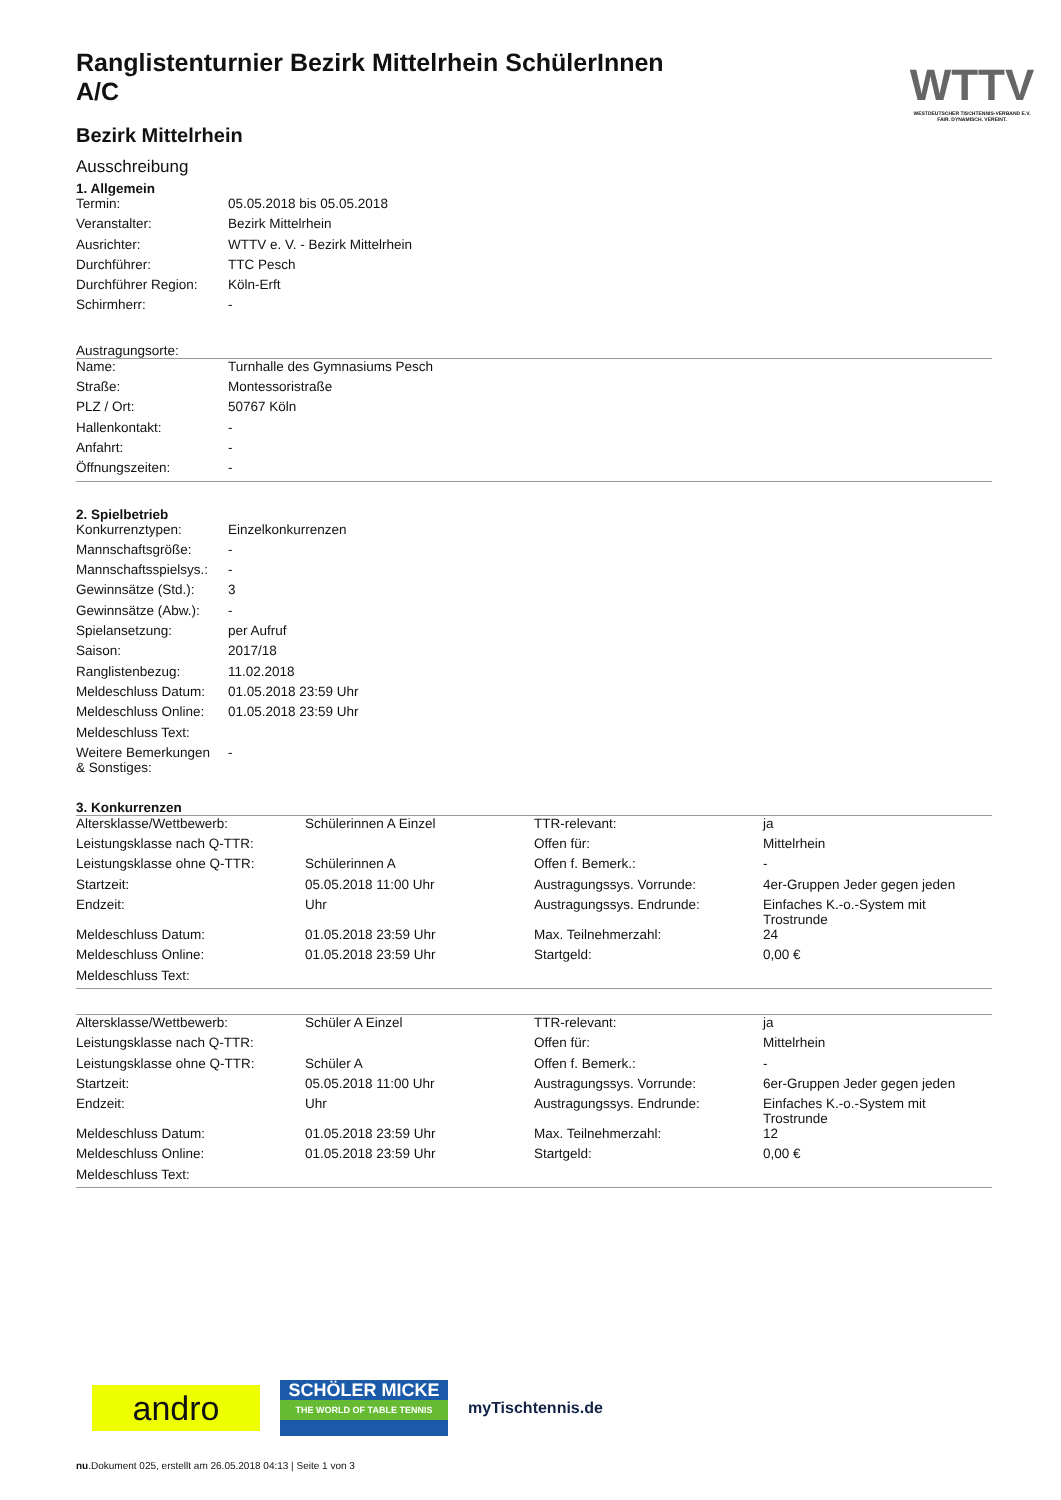WTTV
WESTDEUTSCHER TISCHTENNIS-VERBAND E.V.
FAIR. DYNAMISCH. VEREINT.
Ranglistenturnier Bezirk Mittelrhein SchülerInnen A/C
Bezirk Mittelrhein
Ausschreibung
1. Allgemein
| Termin: | 05.05.2018 bis 05.05.2018 |
| Veranstalter: | Bezirk Mittelrhein |
| Ausrichter: | WTTV e. V. - Bezirk Mittelrhein |
| Durchführer: | TTC Pesch |
| Durchführer Region: | Köln-Erft |
| Schirmherr: | - |
Austragungsorte:
| Name: | Turnhalle des Gymnasiums Pesch |
| Straße: | Montessoristraße |
| PLZ / Ort: | 50767 Köln |
| Hallenkontakt: | - |
| Anfahrt: | - |
| Öffnungszeiten: | - |
2. Spielbetrieb
| Konkurrenztypen: | Einzelkonkurrenzen |
| Mannschaftsgröße: | - |
| Mannschaftsspielsys.: | - |
| Gewinnsätze (Std.): | 3 |
| Gewinnsätze (Abw.): | - |
| Spielansetzung: | per Aufruf |
| Saison: | 2017/18 |
| Ranglistenbezug: | 11.02.2018 |
| Meldeschluss Datum: | 01.05.2018 23:59 Uhr |
| Meldeschluss Online: | 01.05.2018 23:59 Uhr |
| Meldeschluss Text: | |
| Weitere Bemerkungen & Sonstiges: | - |
3. Konkurrenzen
| Altersklasse/Wettbewerb: | Schülerinnen A Einzel | TTR-relevant: | ja |
| Leistungsklasse nach Q-TTR: | | Offen für: | Mittelrhein |
| Leistungsklasse ohne Q-TTR: | Schülerinnen A | Offen f. Bemerk.: | - |
| Startzeit: | 05.05.2018 11:00 Uhr | Austragungssys. Vorrunde: | 4er-Gruppen Jeder gegen jeden |
| Endzeit: | Uhr | Austragungssys. Endrunde: | Einfaches K.-o.-System mit Trostrunde |
| Meldeschluss Datum: | 01.05.2018 23:59 Uhr | Max. Teilnehmerzahl: | 24 |
| Meldeschluss Online: | 01.05.2018 23:59 Uhr | Startgeld: | 0,00 € |
| Meldeschluss Text: | | | |
| Altersklasse/Wettbewerb: | Schüler A Einzel | TTR-relevant: | ja |
| Leistungsklasse nach Q-TTR: | | Offen für: | Mittelrhein |
| Leistungsklasse ohne Q-TTR: | Schüler A | Offen f. Bemerk.: | - |
| Startzeit: | 05.05.2018 11:00 Uhr | Austragungssys. Vorrunde: | 6er-Gruppen Jeder gegen jeden |
| Endzeit: | Uhr | Austragungssys. Endrunde: | Einfaches K.-o.-System mit Trostrunde |
| Meldeschluss Datum: | 01.05.2018 23:59 Uhr | Max. Teilnehmerzahl: | 12 |
| Meldeschluss Online: | 01.05.2018 23:59 Uhr | Startgeld: | 0,00 € |
| Meldeschluss Text: | | | |
andro
SCHÖLER MICKE
THE WORLD OF TABLE TENNIS
myTischtennis.de
nu.Dokument 025, erstellt am 26.05.2018 04:13 | Seite 1 von 3